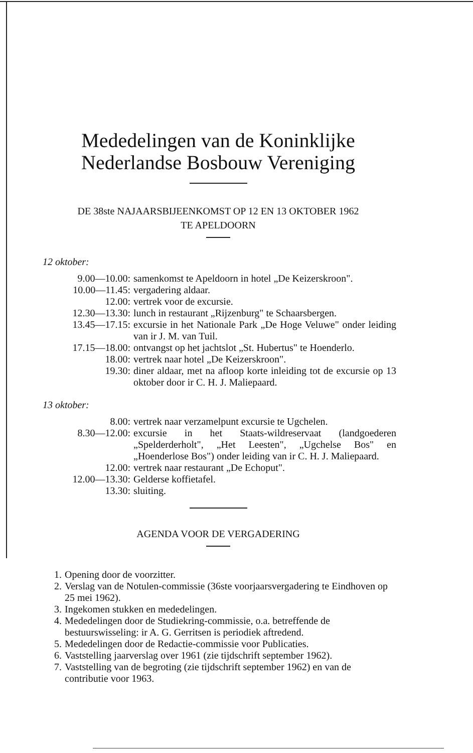Mededelingen van de Koninklijke
Nederlandse Bosbouw Vereniging
DE 38ste NAJAARSBIJEENKOMST OP 12 EN 13 OKTOBER 1962
TE APELDOORN
12 oktober:
| 9.00—10.00: | samenkomst te Apeldoorn in hotel „De Keizerskroon". |
| 10.00—11.45: | vergadering aldaar. |
| 12.00: | vertrek voor de excursie. |
| 12.30—13.30: | lunch in restaurant „Rijzenburg" te Schaarsbergen. |
| 13.45—17.15: | excursie in het Nationale Park „De Hoge Veluwe" onder leiding van ir J. M. van Tuil. |
| 17.15—18.00: | ontvangst op het jachtslot „St. Hubertus" te Hoenderlo. |
| 18.00: | vertrek naar hotel „De Keizerskroon". |
| 19.30: | diner aldaar, met na afloop korte inleiding tot de excursie op 13 oktober door ir C. H. J. Maliepaard. |
13 oktober:
| 8.00: | vertrek naar verzamelpunt excursie te Ugchelen. |
| 8.30—12.00: | excursie in het Staats-wildreservaat (landgoederen „Spelderderholt", „Het Leesten", „Ugchelse Bos" en „Hoenderlose Bos") onder leiding van ir C. H. J. Maliepaard. |
| 12.00: | vertrek naar restaurant „De Echoput". |
| 12.00—13.30: | Gelderse koffietafel. |
| 13.30: | sluiting. |
AGENDA VOOR DE VERGADERING
1. Opening door de voorzitter.
2. Verslag van de Notulen-commissie (36ste voorjaarsvergadering te Eindhoven op 25 mei 1962).
3. Ingekomen stukken en mededelingen.
4. Mededelingen door de Studiekring-commissie, o.a. betreffende de bestuurswisseling: ir A. G. Gerritsen is periodiek aftredend.
5. Mededelingen door de Redactie-commissie voor Publicaties.
6. Vaststelling jaarverslag over 1961 (zie tijdschrift september 1962).
7. Vaststelling van de begroting (zie tijdschrift september 1962) en van de contributie voor 1963.